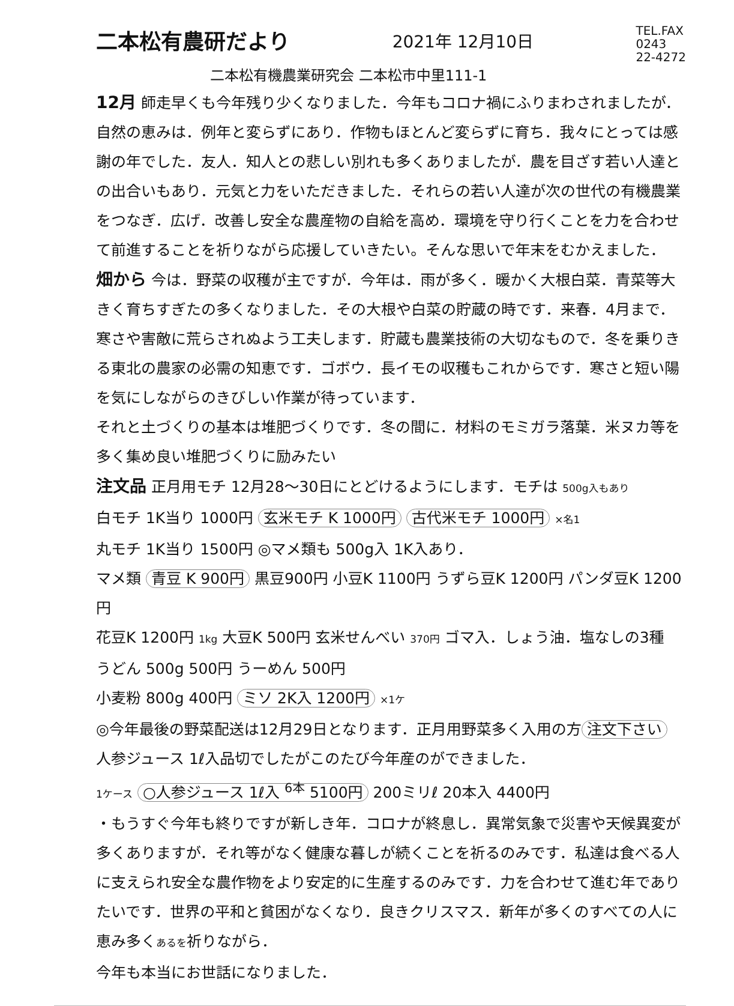二本松有農研だより 2021年 12月10日 TEL.FAX
0243
22-4272
二本松有機農業研究会 二本松市中里111-1
12月 師走早くも今年残り少くなりました．今年もコロナ禍にふりまわされましたが．自然の恵みは．例年と変らずにあり．作物もほとんど変らずに育ち．我々にとっては感謝の年でした．友人．知人との悲しい別れも多くありましたが．農を目ざす若い人達との出合いもあり．元気と力をいただきました．それらの若い人達が次の世代の有機農業をつなぎ．広げ．改善し安全な農産物の自給を高め．環境を守り行くことを力を合わせて前進することを祈りながら応援していきたい。そんな思いで年末をむかえました．
畑から 今は．野菜の収穫が主ですが．今年は．雨が多く．暖かく大根白菜．青菜等大きく育ちすぎたの多くなりました．その大根や白菜の貯蔵の時です．来春．4月まで．寒さや害敵に荒らされぬよう工夫します．貯蔵も農業技術の大切なもので．冬を乗りきる東北の農家の必需の知恵です．ゴボウ．長イモの収穫もこれからです．寒さと短い陽を気にしながらのきびしい作業が待っています．
それと土づくりの基本は堆肥づくりです．冬の間に．材料のモミガラ落葉．米ヌカ等を多く集め良い堆肥づくりに励みたい
注文品 正月用モチ 12月28～30日にとどけるようにします．モチは 500g入もあり
白モチ 1K当り 1000円 玄米モチ K 1000円 古代米モチ 1000円 ×名1
丸モチ 1K当り 1500円 ◎マメ類も 500g入 1K入あり．
マメ類 青豆 K 900円 黒豆900円 小豆K 1100円 うずら豆K 1200円 パンダ豆K 1200円
花豆K 1200円 1kg 大豆K 500円 玄米せんべい 370円 ゴマ入．しょう油．塩なしの3種
うどん 500g 500円 うーめん 500円
小麦粉 800g 400円 ミソ 2K入 1200円 ×1ケ
◎今年最後の野菜配送は12月29日となります．正月用野菜多く入用の方 注文下さい
人参ジュース 1ℓ入品切でしたがこのたび今年産のができました．
1ケース ○人参ジュース 1ℓ入 <sup>6本</sup> 5100円 200ミリℓ 20本入 4400円
・もうすぐ今年も終りですが新しき年．コロナが終息し．異常気象で災害や天候異変が多くありますが．それ等がなく健康な暮しが続くことを祈るのみです．私達は食べる人に支えられ安全な農作物をより安定的に生産するのみです．力を合わせて進む年でありたいです．世界の平和と貧困がなくなり．良きクリスマス．新年が多くのすべての人に恵み多くあるを祈りながら．
今年も本当にお世話になりました．